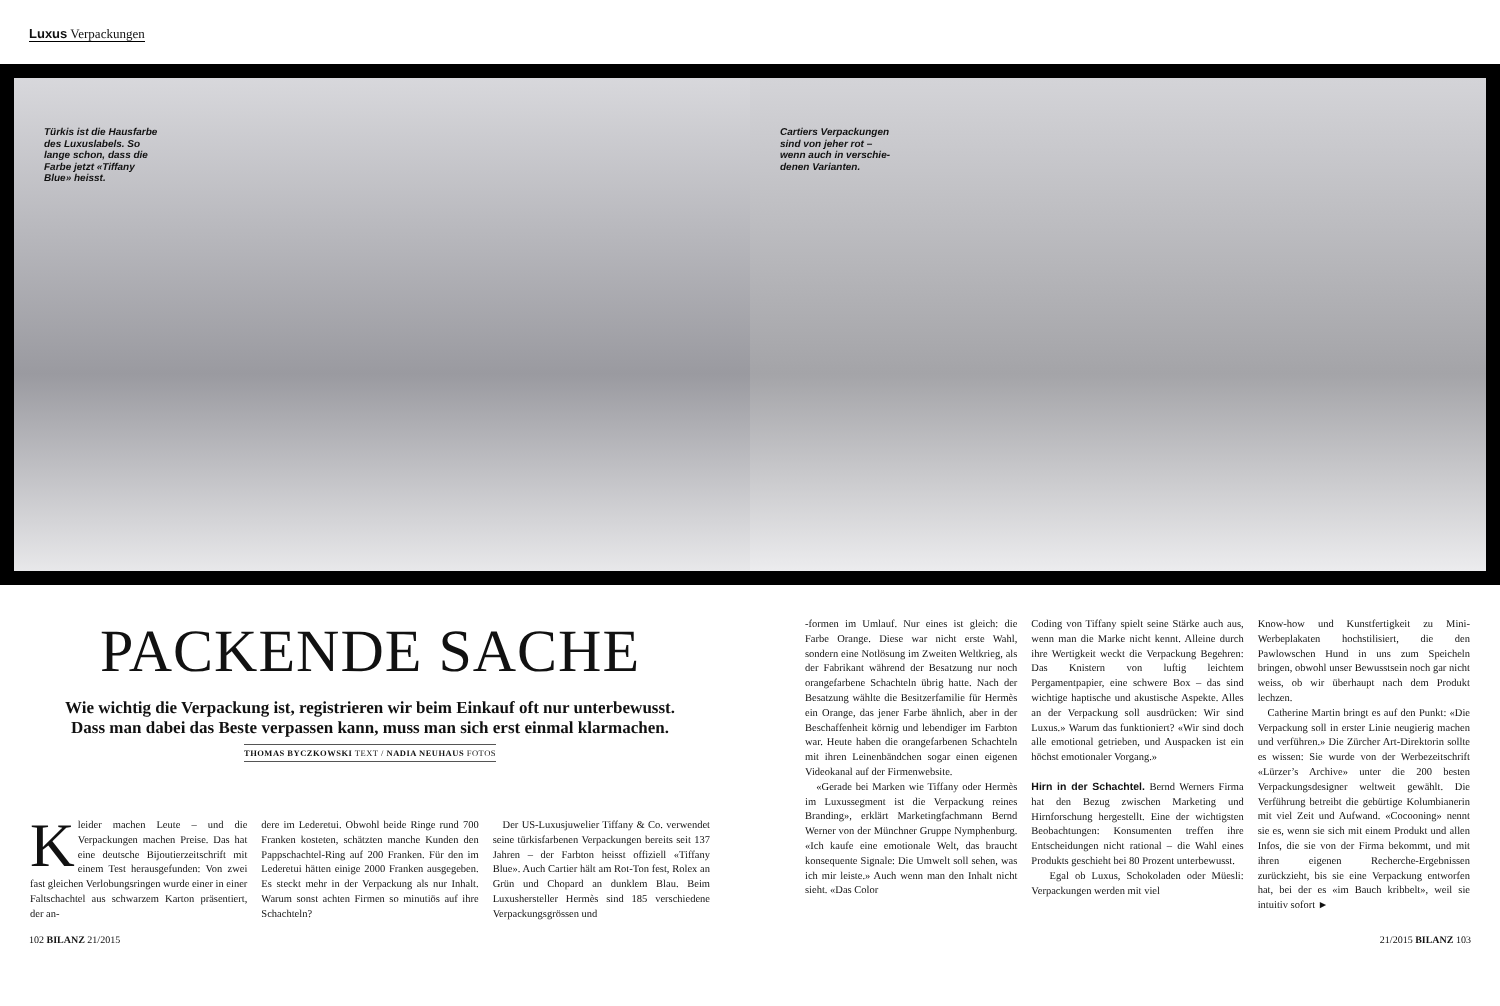Luxus Verpackungen
Türkis ist die Hausfarbe des Luxuslabels. So lange schon, dass die Farbe jetzt «Tiffany Blue» heisst.
Cartiers Verpackungen sind von jeher rot – wenn auch in verschie­denen Varianten.
PACKENDE SACHE
Wie wichtig die Verpackung ist, registrieren wir beim Einkauf oft nur unterbewusst. Dass man dabei das Beste verpassen kann, muss man sich erst einmal klarmachen.
THOMAS BYCZKOWSKI TEXT / NADIA NEUHAUS FOTOS
Kleider machen Leute – und die Verpackungen machen Preise. Das hat eine deutsche Bijoutierzeitschrift mit einem Test herausgefunden: Von zwei fast gleichen Verlobungsringen wurde einer in einer Faltschachtel aus schwarzem Karton präsentiert, der an-
dere im Lederetui. Obwohl beide Ringe rund 700 Franken kosteten, schätzten manche Kunden den Pappschachtel-Ring auf 200 Franken. Für den im Lederetui hätten einige 2000 Franken ausgegeben. Es steckt mehr in der Verpackung als nur Inhalt. Warum sonst achten Firmen so minutiös auf ihre Schachteln?
Der US-Luxusjuwelier Tiffany & Co. verwendet seine türkisfarbenen Verpackungen bereits seit 137 Jahren – der Farbton heisst offiziell «Tiffany Blue». Auch Cartier hält am Rot-Ton fest, Rolex an Grün und Chopard an dunklem Blau. Beim Luxushersteller Hermès sind 185 verschiedene Verpackungsgrössen und
-formen im Umlauf. Nur eines ist gleich: die Farbe Orange. Diese war nicht erste Wahl, sondern eine Notlösung im Zweiten Weltkrieg, als der Fabrikant während der Besatzung nur noch orangefarbene Schachteln übrig hatte. Nach der Besatzung wählte die Besitzerfamilie für Hermès ein Orange, das jener Farbe ähnlich, aber in der Beschaffenheit körnig und lebendiger im Farbton war. Heute haben die orangefarbenen Schachteln mit ihren Leinenbändchen sogar einen eigenen Videokanal auf der Firmenwebsite.
«Gerade bei Marken wie Tiffany oder Hermès im Luxussegment ist die Verpackung reines Branding», erklärt Marketingfachmann Bernd Werner von der Münchner Gruppe Nymphenburg. «Ich kaufe eine emotionale Welt, das braucht konsequente Signale: Die Umwelt soll sehen, was ich mir leiste.» Auch wenn man den Inhalt nicht sieht. «Das Color
Coding von Tiffany spielt seine Stärke auch aus, wenn man die Marke nicht kennt. Alleine durch ihre Wertigkeit weckt die Verpackung Begehren: Das Knistern von luftig leichtem Pergamentpapier, eine schwere Box – das sind wichtige haptische und akustische Aspekte. Alles an der Verpackung soll ausdrücken: Wir sind Luxus.» Warum das funktioniert? «Wir sind doch alle emotional getrieben, und Auspacken ist ein höchst emotionaler Vorgang.»
Hirn in der Schachtel. Bernd Werners Firma hat den Bezug zwischen Marketing und Hirnforschung hergestellt. Eine der wichtigsten Beobachtungen: Konsumenten treffen ihre Entscheidungen nicht rational – die Wahl eines Produkts geschieht bei 80 Prozent unterbewusst.
Egal ob Luxus, Schokoladen oder Müesli: Verpackungen werden mit viel
Know-how und Kunstfertigkeit zu Mini-Werbeplakaten hochstilisiert, die den Pawlowschen Hund in uns zum Speicheln bringen, obwohl unser Bewusstsein noch gar nicht weiss, ob wir überhaupt nach dem Produkt lechzen.
Catherine Martin bringt es auf den Punkt: «Die Verpackung soll in erster Linie neugierig machen und verführen.» Die Zürcher Art-Direktorin sollte es wissen: Sie wurde von der Werbezeitschrift «Lürzer’s Archive» unter die 200 besten Verpackungsdesigner weltweit gewählt. Die Verführung betreibt die gebürtige Kolumbianerin mit viel Zeit und Aufwand. «Cocooning» nennt sie es, wenn sie sich mit einem Produkt und allen Infos, die sie von der Firma bekommt, und mit ihren eigenen Recherche-Ergebnissen zurückzieht, bis sie eine Verpackung entworfen hat, bei der es «im Bauch kribbelt», weil sie intuitiv sofort ►
102 BILANZ 21/2015 21/2015 BILANZ 103